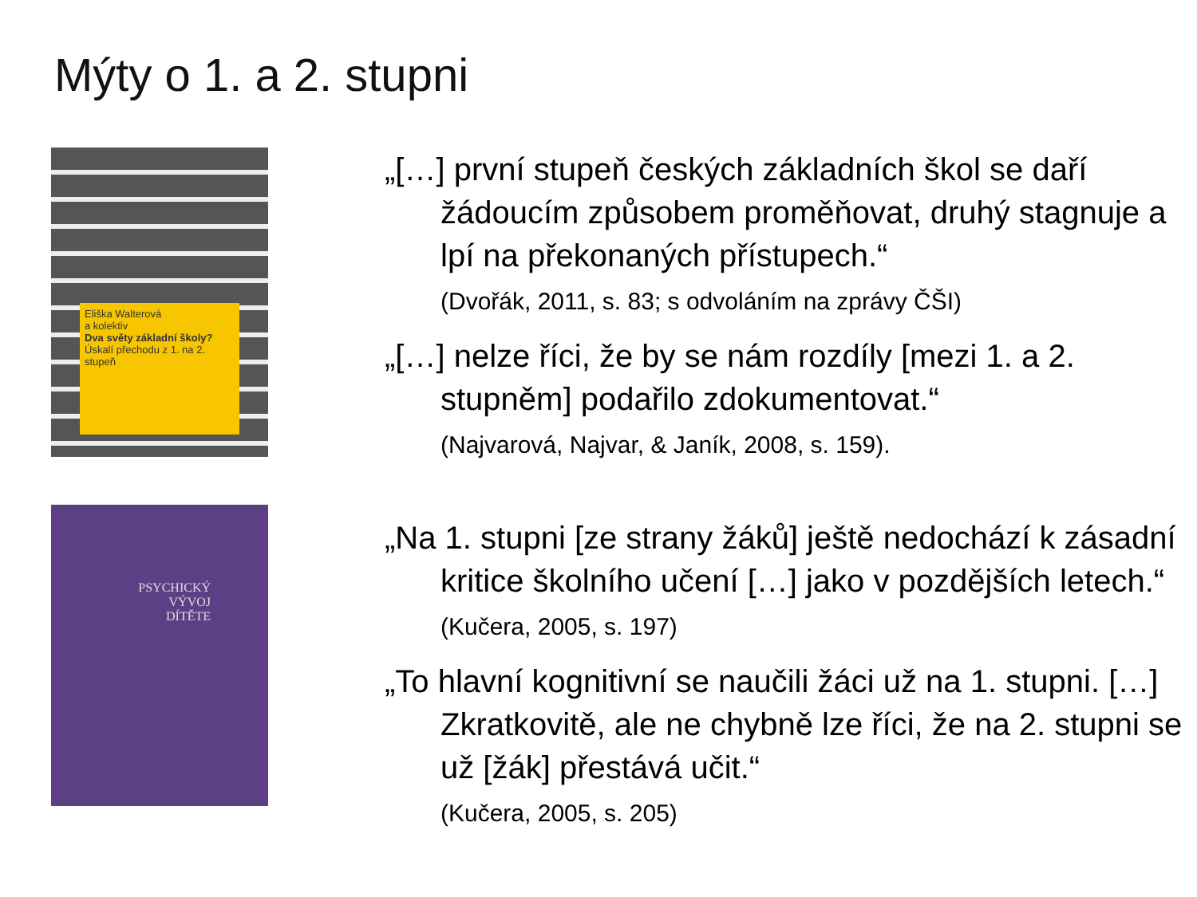Mýty o 1. a 2. stupni
Eliška Walterová
a kolektiv
Dva světy základní školy?
Úskalí přechodu z 1. na 2. stupeň
„[…] první stupeň českých základních škol se daří žádoucím způsobem proměňovat, druhý stagnuje a lpí na překonaných přístupech.“
(Dvořák, 2011, s. 83; s odvoláním na zprávy ČŠI)
„[…] nelze říci, že by se nám rozdíly [mezi 1. a 2. stupněm] podařilo zdokumentovat.“
(Najvarová, Najvar, & Janík, 2008, s. 159).
PSYCHICKÝ
VÝVOJ
DÍTĚTE
„Na 1. stupni [ze strany žáků] ještě nedochází k zásadní kritice školního učení […] jako v pozdějších letech.“ (Kučera, 2005, s. 197)
„To hlavní kognitivní se naučili žáci už na 1. stupni. […] Zkratkovitě, ale ne chybně lze říci, že na 2. stupni se už [žák] přestává učit.“
(Kučera, 2005, s. 205)